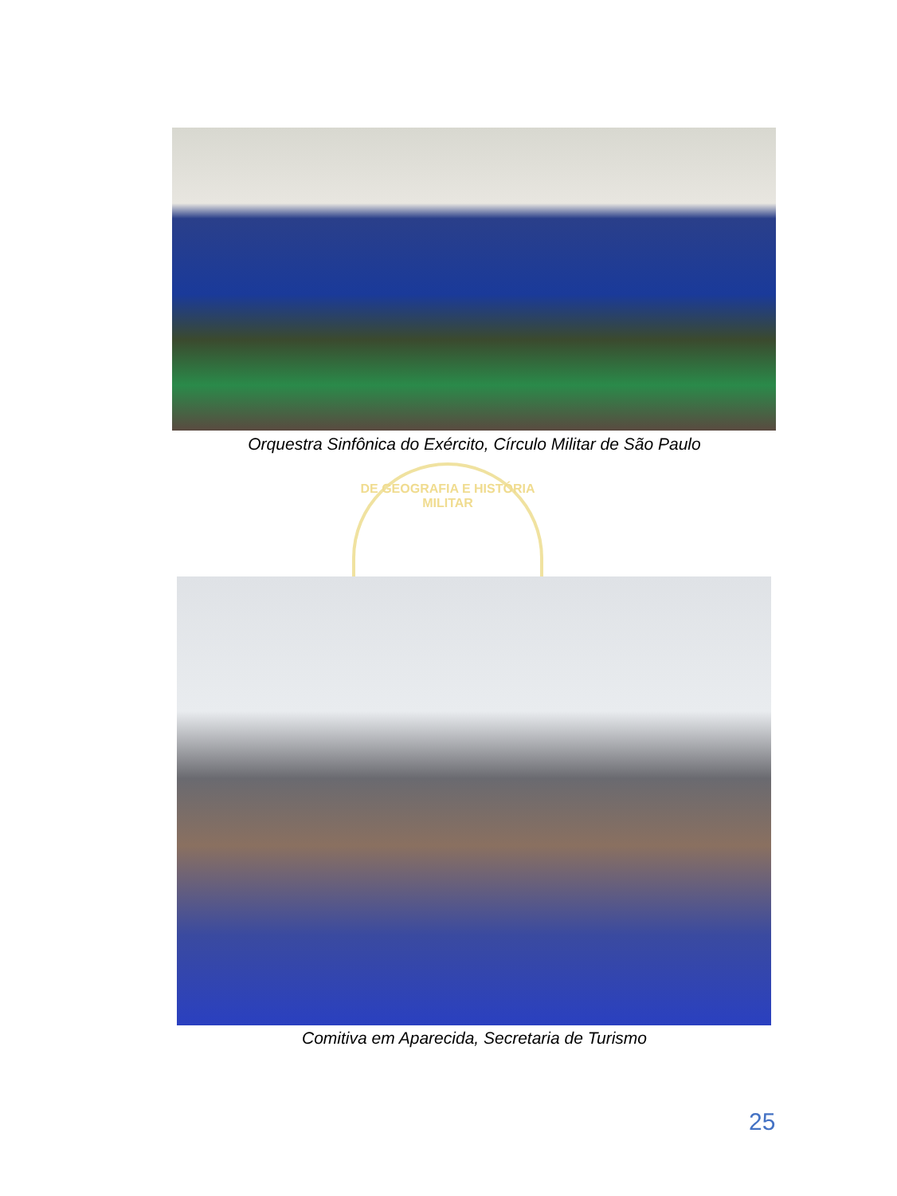Orquestra Sinfônica do Exército, Círculo Militar de São Paulo
DE GEOGRAFIA E HISTÓRIA MILITAR
Comitiva em Aparecida, Secretaria de Turismo
25